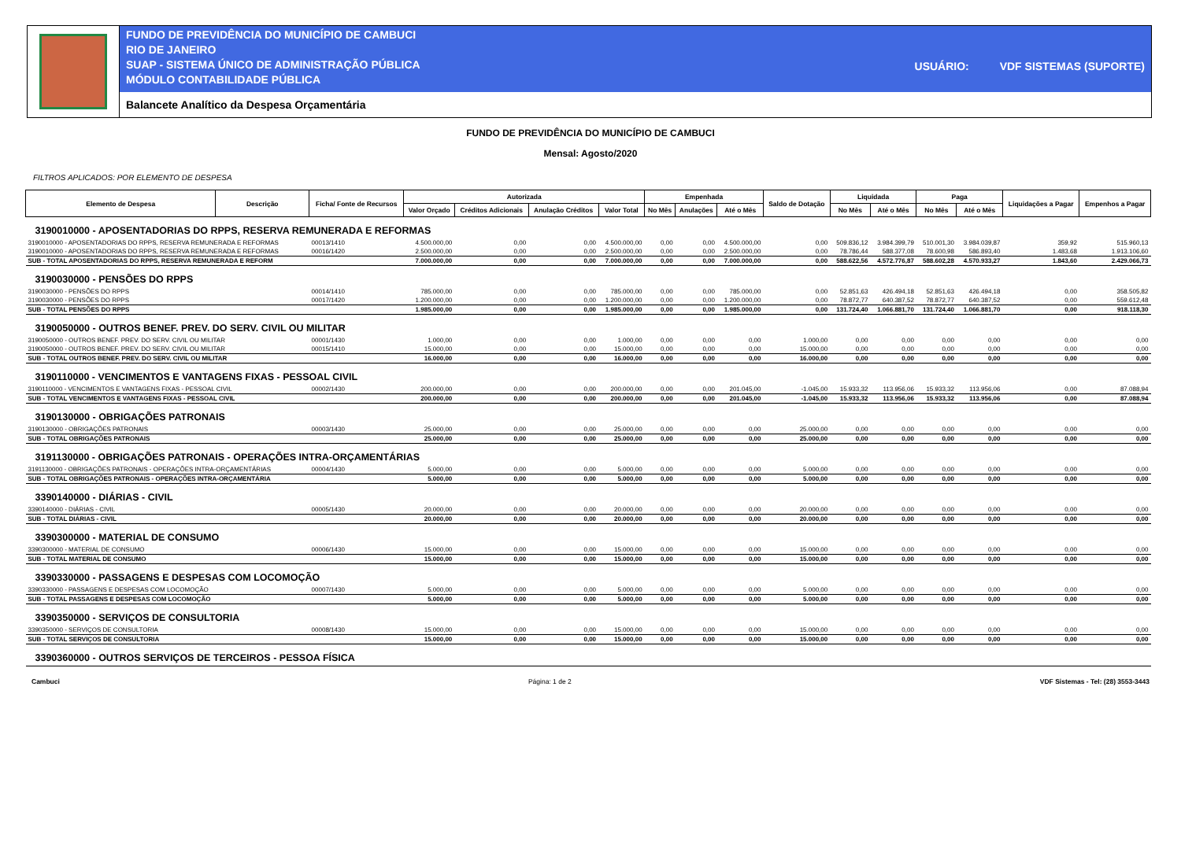FUNDO DE PREVIDÊNCIA DO MUNICÍPIO DE CAMBUCI
RIO DE JANEIRO
SUAP - SISTEMA ÚNICO DE ADMINISTRAÇÃO PÚBLICA
MÓDULO CONTABILIDADE PÚBLICA
USUÁRIO: VDF SISTEMAS (SUPORTE)
Balancete Analítico da Despesa Orçamentária
FUNDO DE PREVIDÊNCIA DO MUNICÍPIO DE CAMBUCI
Mensal: Agosto/2020
FILTROS APLICADOS: POR ELEMENTO DE DESPESA
| Elemento de Despesa | Descrição | Ficha/ Fonte de Recursos | Autorizada | | | | Empenhada | | | Saldo de Dotação | Liquidada | | Paga | | Liquidações a Pagar | Empenhos a Pagar |
| --- | --- | --- | --- | --- | --- | --- | --- | --- | --- | --- | --- | --- | --- | --- | --- | --- |
| | | | Valor Orçado | Créditos Adicionais | Anulação Créditos | Valor Total | No Mês | Anulações | Até o Mês | | No Mês | Até o Mês | No Mês | Até o Mês | | |
| 3190010000 - APOSENTADORIAS DO RPPS, RESERVA REMUNERADA E REFORMAS | | | | | | | | | | | | | | | | |
| 3190010000 - APOSENTADORIAS DO RPPS, RESERVA REMUNERADA E REFORMAS | | 00013/1410 | 4.500.000,00 | 0,00 | 0,00 | 4.500.000,00 | 0,00 | 0,00 | 4.500.000,00 | 0,00 | 509.836,12 | 3.984.399,79 | 510.001,30 | 3.984.039,87 | 359,92 | 515.960,13 |
| 3190010000 - APOSENTADORIAS DO RPPS, RESERVA REMUNERADA E REFORMAS | | 00016/1420 | 2.500.000,00 | 0,00 | 0,00 | 2.500.000,00 | 0,00 | 0,00 | 2.500.000,00 | 0,00 | 78.786,44 | 588.377,08 | 78.600,98 | 586.893,40 | 1.483,68 | 1.913.106,60 |
| SUB - TOTAL APOSENTADORIAS DO RPPS, RESERVA REMUNERADA E REFORM | | | 7.000.000,00 | 0,00 | 0,00 | 7.000.000,00 | 0,00 | 0,00 | 7.000.000,00 | 0,00 | 588.622,56 | 4.572.776,87 | 588.602,28 | 4.570.933,27 | 1.843,60 | 2.429.066,73 |
| 3190030000 - PENSÕES DO RPPS | | | | | | | | | | | | | | | | |
| 3190030000 - PENSÕES DO RPPS | | 00014/1410 | 785.000,00 | 0,00 | 0,00 | 785.000,00 | 0,00 | 0,00 | 785.000,00 | 0,00 | 52.851,63 | 426.494,18 | 52.851,63 | 426.494,18 | 0,00 | 358.505,82 |
| 3190030000 - PENSÕES DO RPPS | | 00017/1420 | 1.200.000,00 | 0,00 | 0,00 | 1.200.000,00 | 0,00 | 0,00 | 1.200.000,00 | 0,00 | 78.872,77 | 640.387,52 | 78.872,77 | 640.387,52 | 0,00 | 559.612,48 |
| SUB - TOTAL PENSÕES DO RPPS | | | 1.985.000,00 | 0,00 | 0,00 | 1.985.000,00 | 0,00 | 0,00 | 1.985.000,00 | 0,00 | 131.724,40 | 1.066.881,70 | 131.724,40 | 1.066.881,70 | 0,00 | 918.118,30 |
| 3190050000 - OUTROS BENEF. PREV. DO SERV. CIVIL OU MILITAR | | | | | | | | | | | | | | | | |
| 3190050000 - OUTROS BENEF. PREV. DO SERV. CIVIL OU MILITAR | | 00001/1430 | 1.000,00 | 0,00 | 0,00 | 1.000,00 | 0,00 | 0,00 | 0,00 | 1.000,00 | 0,00 | 0,00 | 0,00 | 0,00 | 0,00 | 0,00 |
| 3190050000 - OUTROS BENEF. PREV. DO SERV. CIVIL OU MILITAR | | 00015/1410 | 15.000,00 | 0,00 | 0,00 | 15.000,00 | 0,00 | 0,00 | 0,00 | 15.000,00 | 0,00 | 0,00 | 0,00 | 0,00 | 0,00 | 0,00 |
| SUB - TOTAL OUTROS BENEF. PREV. DO SERV. CIVIL OU MILITAR | | | 16.000,00 | 0,00 | 0,00 | 16.000,00 | 0,00 | 0,00 | 0,00 | 16.000,00 | 0,00 | 0,00 | 0,00 | 0,00 | 0,00 | 0,00 |
| 3190110000 - VENCIMENTOS E VANTAGENS FIXAS - PESSOAL CIVIL | | | | | | | | | | | | | | | | |
| 3190110000 - VENCIMENTOS E VANTAGENS FIXAS - PESSOAL CIVIL | | 00002/1430 | 200.000,00 | 0,00 | 0,00 | 200.000,00 | 0,00 | 0,00 | 201.045,00 | -1.045,00 | 15.933,32 | 113.956,06 | 15.933,32 | 113.956,06 | 0,00 | 87.088,94 |
| SUB - TOTAL VENCIMENTOS E VANTAGENS FIXAS - PESSOAL CIVIL | | | 200.000,00 | 0,00 | 0,00 | 200.000,00 | 0,00 | 0,00 | 201.045,00 | -1.045,00 | 15.933,32 | 113.956,06 | 15.933,32 | 113.956,06 | 0,00 | 87.088,94 |
| 3190130000 - OBRIGAÇÕES PATRONAIS | | | | | | | | | | | | | | | | |
| 3190130000 - OBRIGAÇÕES PATRONAIS | | 00003/1430 | 25.000,00 | 0,00 | 0,00 | 25.000,00 | 0,00 | 0,00 | 0,00 | 25.000,00 | 0,00 | 0,00 | 0,00 | 0,00 | 0,00 | 0,00 |
| SUB - TOTAL OBRIGAÇÕES PATRONAIS | | | 25.000,00 | 0,00 | 0,00 | 25.000,00 | 0,00 | 0,00 | 0,00 | 25.000,00 | 0,00 | 0,00 | 0,00 | 0,00 | 0,00 | 0,00 |
| 3191130000 - OBRIGAÇÕES PATRONAIS - OPERAÇÕES INTRA-ORÇAMENTÁRIAS | | | | | | | | | | | | | | | | |
| 3191130000 - OBRIGAÇÕES PATRONAIS - OPERAÇÕES INTRA-ORÇAMENTÁRIAS | | 00004/1430 | 5.000,00 | 0,00 | 0,00 | 5.000,00 | 0,00 | 0,00 | 0,00 | 5.000,00 | 0,00 | 0,00 | 0,00 | 0,00 | 0,00 | 0,00 |
| SUB - TOTAL OBRIGAÇÕES PATRONAIS - OPERAÇÕES INTRA-ORÇAMENTÁRIA | | | 5.000,00 | 0,00 | 0,00 | 5.000,00 | 0,00 | 0,00 | 0,00 | 5.000,00 | 0,00 | 0,00 | 0,00 | 0,00 | 0,00 | 0,00 |
| 3390140000 - DIÁRIAS - CIVIL | | | | | | | | | | | | | | | | |
| 3390140000 - DIÁRIAS - CIVIL | | 00005/1430 | 20.000,00 | 0,00 | 0,00 | 20.000,00 | 0,00 | 0,00 | 0,00 | 20.000,00 | 0,00 | 0,00 | 0,00 | 0,00 | 0,00 | 0,00 |
| SUB - TOTAL DIÁRIAS - CIVIL | | | 20.000,00 | 0,00 | 0,00 | 20.000,00 | 0,00 | 0,00 | 0,00 | 20.000,00 | 0,00 | 0,00 | 0,00 | 0,00 | 0,00 | 0,00 |
| 3390300000 - MATERIAL DE CONSUMO | | | | | | | | | | | | | | | | |
| 3390300000 - MATERIAL DE CONSUMO | | 00006/1430 | 15.000,00 | 0,00 | 0,00 | 15.000,00 | 0,00 | 0,00 | 0,00 | 15.000,00 | 0,00 | 0,00 | 0,00 | 0,00 | 0,00 | 0,00 |
| SUB - TOTAL MATERIAL DE CONSUMO | | | 15.000,00 | 0,00 | 0,00 | 15.000,00 | 0,00 | 0,00 | 0,00 | 15.000,00 | 0,00 | 0,00 | 0,00 | 0,00 | 0,00 | 0,00 |
| 3390330000 - PASSAGENS E DESPESAS COM LOCOMOÇÃO | | | | | | | | | | | | | | | | |
| 3390330000 - PASSAGENS E DESPESAS COM LOCOMOÇÃO | | 00007/1430 | 5.000,00 | 0,00 | 0,00 | 5.000,00 | 0,00 | 0,00 | 0,00 | 5.000,00 | 0,00 | 0,00 | 0,00 | 0,00 | 0,00 | 0,00 |
| SUB - TOTAL PASSAGENS E DESPESAS COM LOCOMOÇÃO | | | 5.000,00 | 0,00 | 0,00 | 5.000,00 | 0,00 | 0,00 | 0,00 | 5.000,00 | 0,00 | 0,00 | 0,00 | 0,00 | 0,00 | 0,00 |
| 3390350000 - SERVIÇOS DE CONSULTORIA | | | | | | | | | | | | | | | | |
| 3390350000 - SERVIÇOS DE CONSULTORIA | | 00008/1430 | 15.000,00 | 0,00 | 0,00 | 15.000,00 | 0,00 | 0,00 | 0,00 | 15.000,00 | 0,00 | 0,00 | 0,00 | 0,00 | 0,00 | 0,00 |
| SUB - TOTAL SERVIÇOS DE CONSULTORIA | | | 15.000,00 | 0,00 | 0,00 | 15.000,00 | 0,00 | 0,00 | 0,00 | 15.000,00 | 0,00 | 0,00 | 0,00 | 0,00 | 0,00 | 0,00 |
| 3390360000 - OUTROS SERVIÇOS DE TERCEIROS - PESSOA FÍSICA | | | | | | | | | | | | | | | | |
Cambuci Página: 1 de 2 VDF Sistemas - Tel: (28) 3553-3443